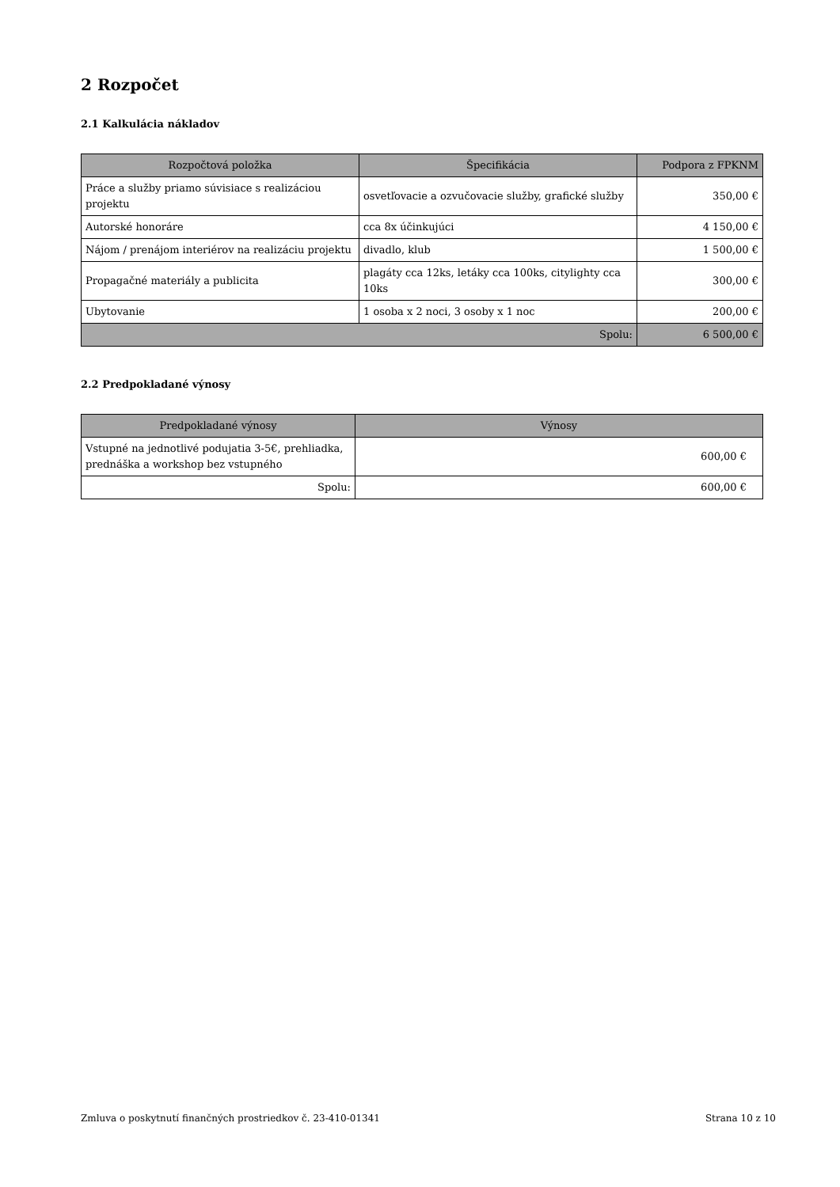2 Rozpočet
2.1 Kalkulácia nákladov
| Rozpočtová položka | Špecifikácia | Podpora z FPKNM |
| --- | --- | --- |
| Práce a služby priamo súvisiace s realizáciou projektu | osvetľovacie a ozvučovacie služby, grafické služby | 350,00 € |
| Autorské honoráre | cca 8x účinkujúci | 4 150,00 € |
| Nájom / prenájom interiérov na realizáciu projektu | divadlo, klub | 1 500,00 € |
| Propagačné materiály a publicita | plagáty cca 12ks, letáky cca 100ks, citylighty cca 10ks | 300,00 € |
| Ubytovanie | 1 osoba x 2 noci, 3 osoby x 1 noc | 200,00 € |
| Spolu: | | 6 500,00 € |
2.2 Predpokladané výnosy
| Predpokladané výnosy | Výnosy |
| --- | --- |
| Vstupné na jednotlivé podujatia 3-5€, prehliadka, prednáška a workshop bez vstupného | 600,00 € |
| Spolu: | 600,00 € |
Zmluva o poskytnutí finančných prostriedkov č. 23-410-01341 Strana 10 z 10